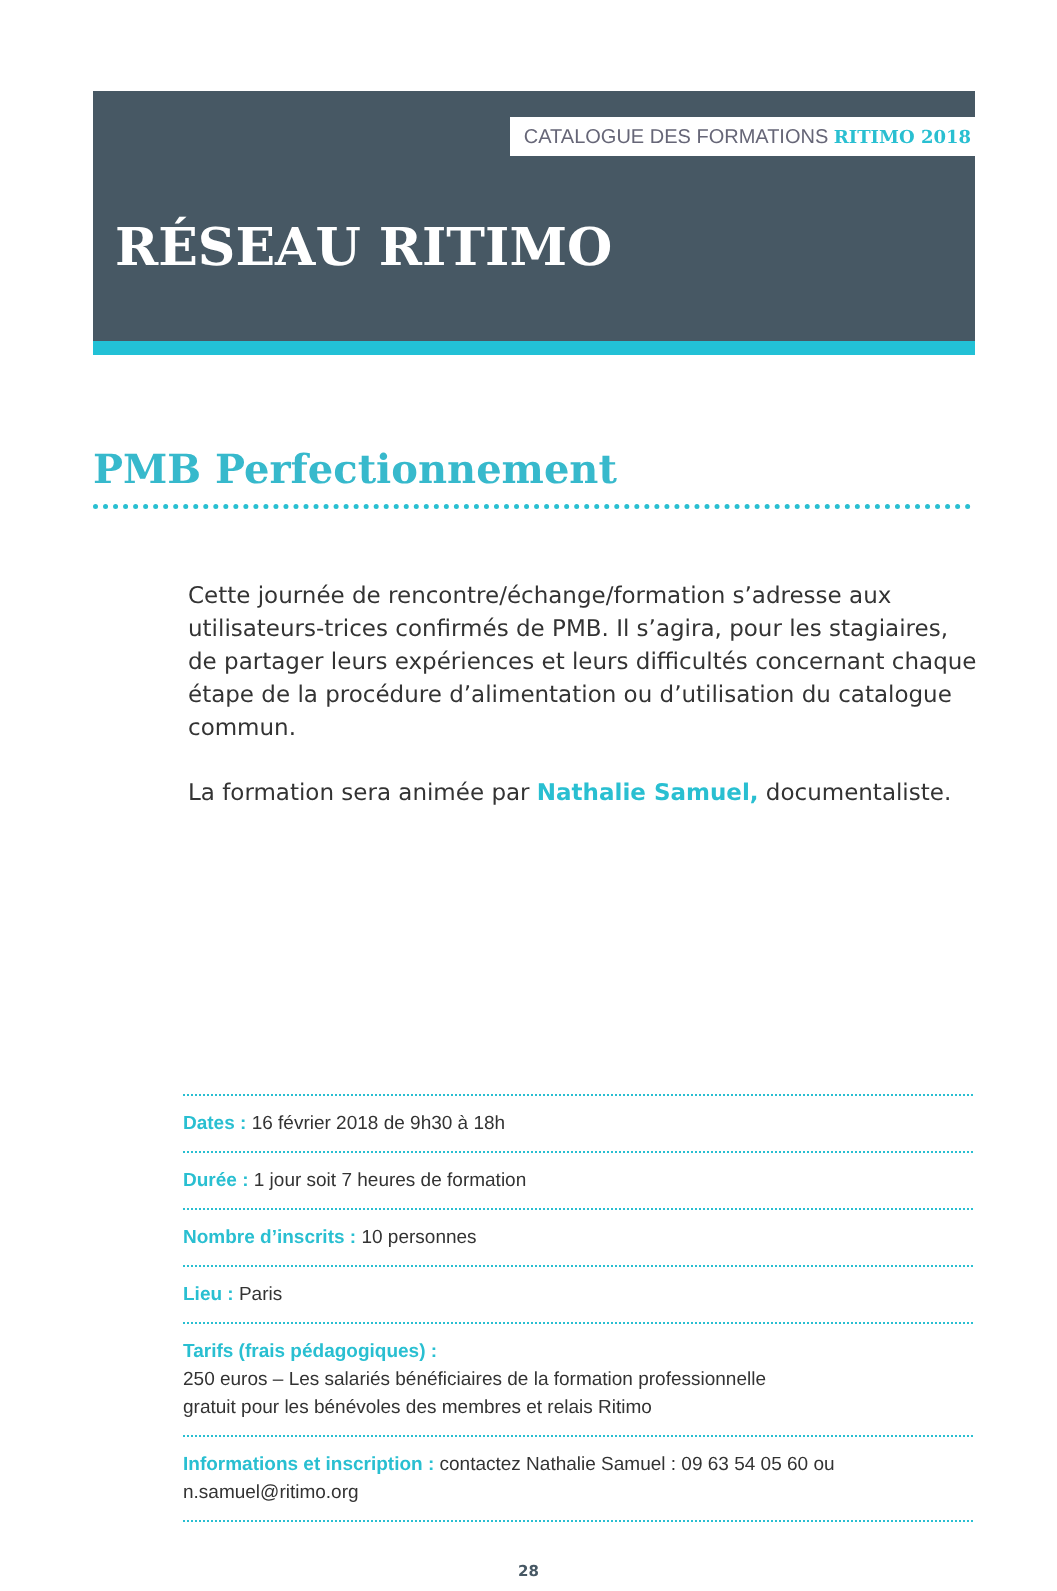CATALOGUE DES FORMATIONS RITIMO 2018
RÉSEAU RITIMO
PMB Perfectionnement
Cette journée de rencontre/échange/formation s’adresse aux utilisateurs-trices confirmés de PMB. Il s’agira, pour les stagiaires, de partager leurs expériences et leurs difficultés concernant chaque étape de la procédure d’alimentation ou d’utilisation du catalogue commun.
La formation sera animée par Nathalie Samuel, documentaliste.
Dates : 16 février 2018 de 9h30 à 18h
Durée : 1 jour soit 7 heures de formation
Nombre d’inscrits : 10 personnes
Lieu : Paris
Tarifs (frais pédagogiques) :
250 euros – Les salariés bénéficiaires de la formation professionnelle
gratuit pour les bénévoles des membres et relais Ritimo
Informations et inscription : contactez Nathalie Samuel : 09 63 54 05 60 ou n.samuel@ritimo.org
28